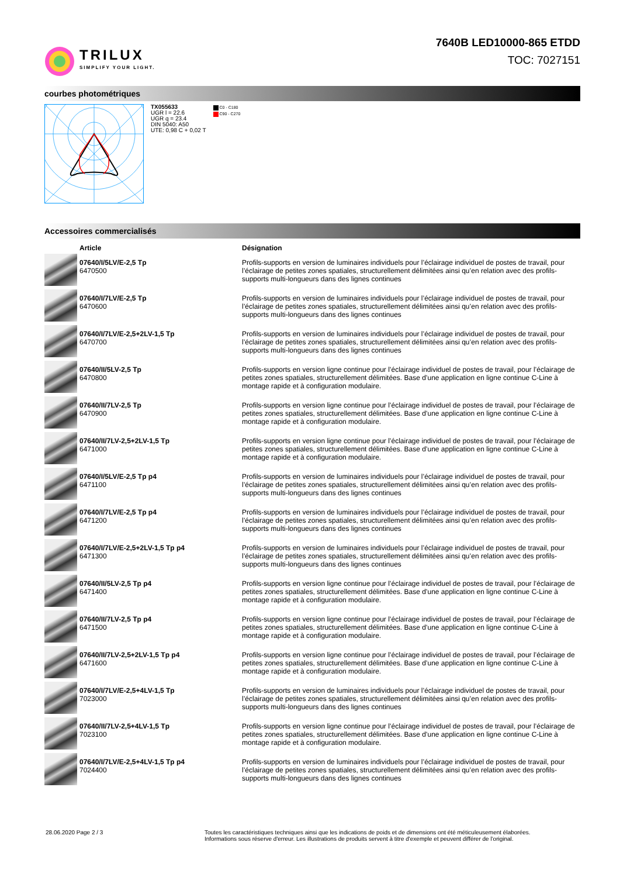TRILUX
SIMPLIFY YOUR LIGHT.
7640B LED10000-865 ETDD
TOC: 7027151
courbes photométriques
TX055633
UGR l = 22.6
UGR q = 23.4
DIN 5040: A50
UTE: 0,98 C + 0,02 T
C0 - C180
C90 - C270
Accessoires commercialisés
| | Article | Désignation |
| --- | --- | --- |
| | 07640/I/5LV/E-2,5 Tp 6470500 | Profils-supports en version de luminaires individuels pour l’éclairage individuel de postes de travail, pour l’éclairage de petites zones spatiales, structurellement délimitées ainsi qu’en relation avec des profils-supports multi-longueurs dans des lignes continues |
| | 07640/I/7LV/E-2,5 Tp 6470600 | Profils-supports en version de luminaires individuels pour l’éclairage individuel de postes de travail, pour l’éclairage de petites zones spatiales, structurellement délimitées ainsi qu’en relation avec des profils-supports multi-longueurs dans des lignes continues |
| | 07640/I/7LV/E-2,5+2LV-1,5 Tp 6470700 | Profils-supports en version de luminaires individuels pour l’éclairage individuel de postes de travail, pour l’éclairage de petites zones spatiales, structurellement délimitées ainsi qu’en relation avec des profils-supports multi-longueurs dans des lignes continues |
| | 07640/II/5LV-2,5 Tp 6470800 | Profils-supports en version ligne continue pour l’éclairage individuel de postes de travail, pour l’éclairage de petites zones spatiales, structurellement délimitées. Base d’une application en ligne continue C-Line à montage rapide et à configuration modulaire. |
| | 07640/II/7LV-2,5 Tp 6470900 | Profils-supports en version ligne continue pour l’éclairage individuel de postes de travail, pour l’éclairage de petites zones spatiales, structurellement délimitées. Base d’une application en ligne continue C-Line à montage rapide et à configuration modulaire. |
| | 07640/II/7LV-2,5+2LV-1,5 Tp 6471000 | Profils-supports en version ligne continue pour l’éclairage individuel de postes de travail, pour l’éclairage de petites zones spatiales, structurellement délimitées. Base d’une application en ligne continue C-Line à montage rapide et à configuration modulaire. |
| | 07640/I/5LV/E-2,5 Tp p4 6471100 | Profils-supports en version de luminaires individuels pour l’éclairage individuel de postes de travail, pour l’éclairage de petites zones spatiales, structurellement délimitées ainsi qu’en relation avec des profils-supports multi-longueurs dans des lignes continues |
| | 07640/I/7LV/E-2,5 Tp p4 6471200 | Profils-supports en version de luminaires individuels pour l’éclairage individuel de postes de travail, pour l’éclairage de petites zones spatiales, structurellement délimitées ainsi qu’en relation avec des profils-supports multi-longueurs dans des lignes continues |
| | 07640/I/7LV/E-2,5+2LV-1,5 Tp p4 6471300 | Profils-supports en version de luminaires individuels pour l’éclairage individuel de postes de travail, pour l’éclairage de petites zones spatiales, structurellement délimitées ainsi qu’en relation avec des profils-supports multi-longueurs dans des lignes continues |
| | 07640/II/5LV-2,5 Tp p4 6471400 | Profils-supports en version ligne continue pour l’éclairage individuel de postes de travail, pour l’éclairage de petites zones spatiales, structurellement délimitées. Base d’une application en ligne continue C-Line à montage rapide et à configuration modulaire. |
| | 07640/II/7LV-2,5 Tp p4 6471500 | Profils-supports en version ligne continue pour l’éclairage individuel de postes de travail, pour l’éclairage de petites zones spatiales, structurellement délimitées. Base d’une application en ligne continue C-Line à montage rapide et à configuration modulaire. |
| | 07640/II/7LV-2,5+2LV-1,5 Tp p4 6471600 | Profils-supports en version ligne continue pour l’éclairage individuel de postes de travail, pour l’éclairage de petites zones spatiales, structurellement délimitées. Base d’une application en ligne continue C-Line à montage rapide et à configuration modulaire. |
| | 07640/I/7LV/E-2,5+4LV-1,5 Tp 7023000 | Profils-supports en version de luminaires individuels pour l’éclairage individuel de postes de travail, pour l’éclairage de petites zones spatiales, structurellement délimitées ainsi qu’en relation avec des profils-supports multi-longueurs dans des lignes continues |
| | 07640/II/7LV-2,5+4LV-1,5 Tp 7023100 | Profils-supports en version ligne continue pour l’éclairage individuel de postes de travail, pour l’éclairage de petites zones spatiales, structurellement délimitées. Base d’une application en ligne continue C-Line à montage rapide et à configuration modulaire. |
| | 07640/I/7LV/E-2,5+4LV-1,5 Tp p4 7024400 | Profils-supports en version de luminaires individuels pour l’éclairage individuel de postes de travail, pour l’éclairage de petites zones spatiales, structurellement délimitées ainsi qu’en relation avec des profils-supports multi-longueurs dans des lignes continues |
28.06.2020 Page 2 / 3 Toutes les caractéristiques techniques ainsi que les indications de poids et de dimensions ont été méticuleusement élaborées.
Informations sous réserve d'erreur. Les illustrations de produits servent à titre d'exemple et peuvent différer de l'original.